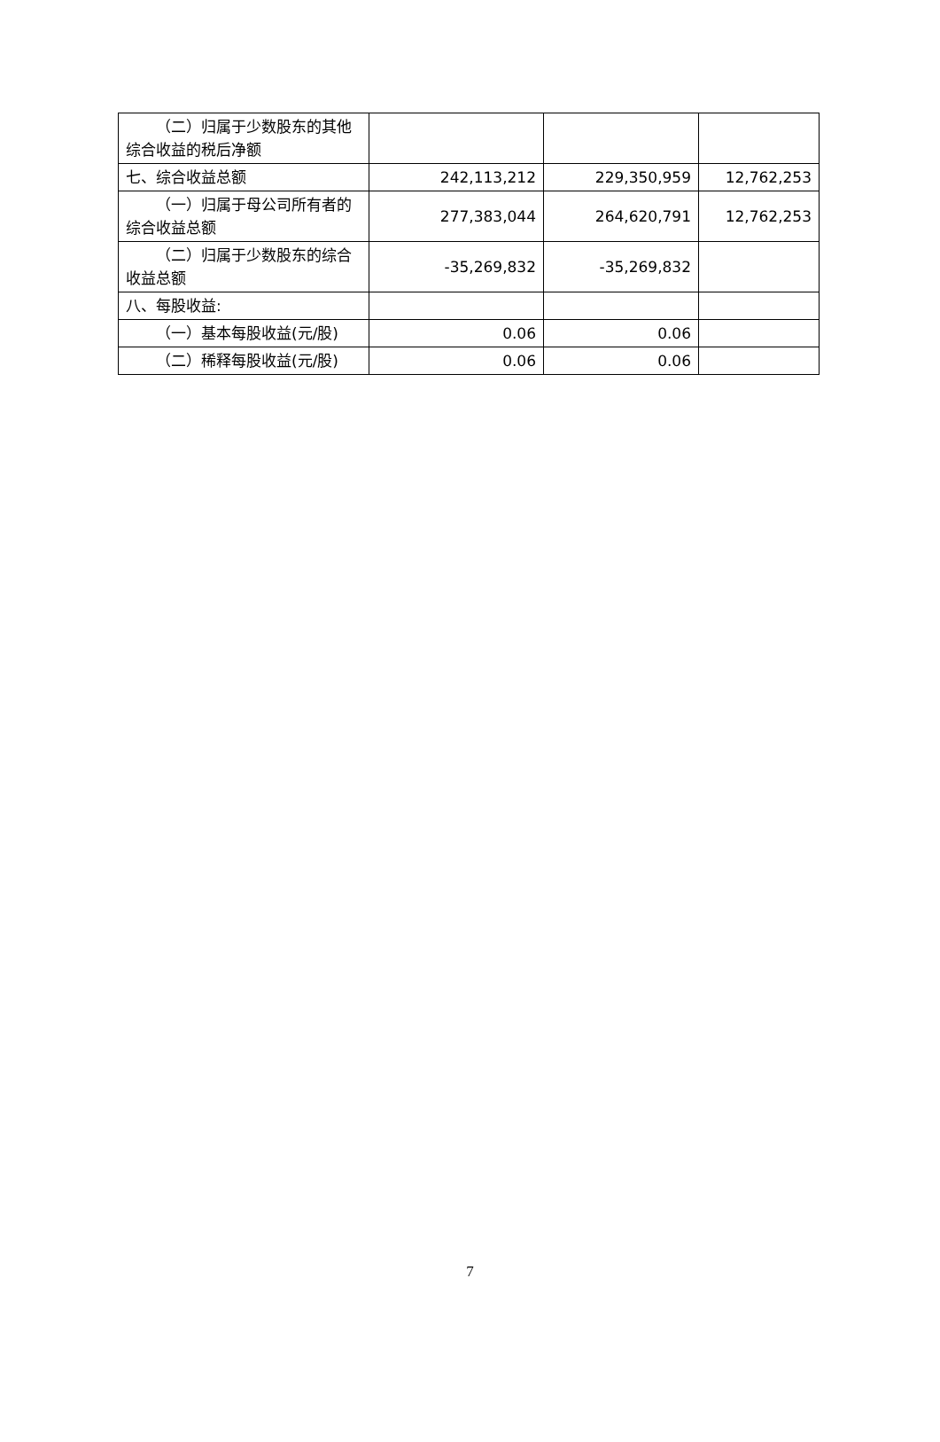| （二）归属于少数股东的其他综合收益的税后净额 | | | |
| 七、综合收益总额 | 242,113,212 | 229,350,959 | 12,762,253 |
| （一）归属于母公司所有者的综合收益总额 | 277,383,044 | 264,620,791 | 12,762,253 |
| （二）归属于少数股东的综合收益总额 | -35,269,832 | -35,269,832 | |
| 八、每股收益: | | | |
| （一）基本每股收益(元/股) | 0.06 | 0.06 | |
| （二）稀释每股收益(元/股) | 0.06 | 0.06 | |
7